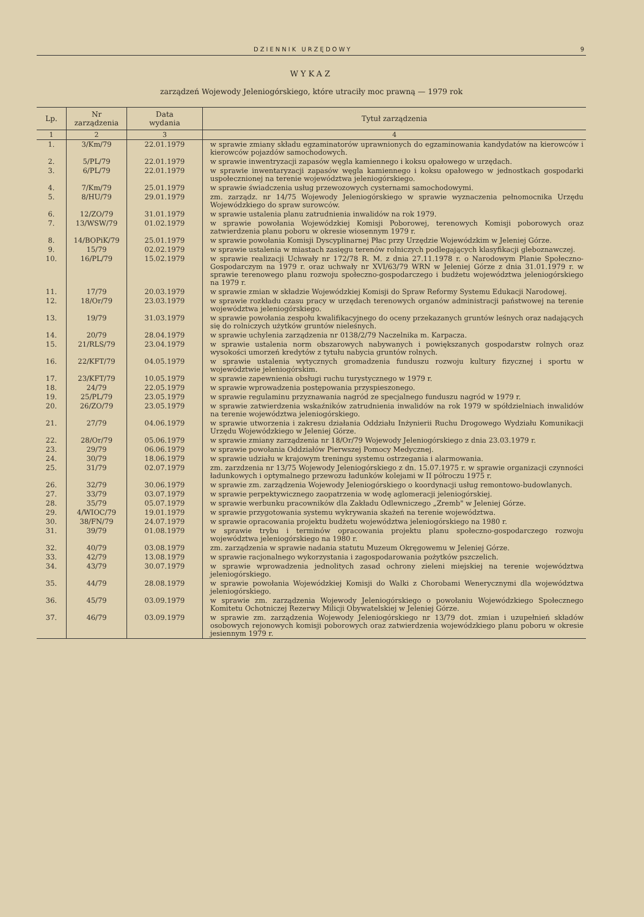DZIENNIK URZĘDOWY 9
WYKAZ
zarządzeń Wojewody Jeleniogórskiego, które utraciły moc prawną — 1979 rok
| Lp. | Nr zarządzenia | Data wydania | Tytuł zarządzenia |
| --- | --- | --- | --- |
| 1 | 2 | 3 | 4 |
| 1. | 3/Km/79 | 22.01.1979 | w sprawie zmiany składu egzaminatorów uprawnionych do egzaminowania kandydatów na kierowców i kierowców pojazdów samochodowych. |
| 2. | 5/PL/79 | 22.01.1979 | w sprawie inwentryzacji zapasów węgla kamiennego i koksu opałowego w urzędach. |
| 3. | 6/PL/79 | 22.01.1979 | w sprawie inwentaryzacji zapasów węgla kamiennego i koksu opałowego w jednostkach gospodarki uspołecznionej na terenie województwa jeleniogórskiego. |
| 4. | 7/Km/79 | 25.01.1979 | w sprawie świadczenia usług przewozowych cysternami samochodowymi. |
| 5. | 8/HU/79 | 29.01.1979 | zm. zarządz. nr 14/75 Wojewody Jeleniogórskiego w sprawie wyznaczenia pełnomocnika Urzędu Wojewódzkiego do spraw surowców. |
| 6. | 12/ZO/79 | 31.01.1979 | w sprawie ustalenia planu zatrudnienia inwalidów na rok 1979. |
| 7. | 13/WSW/79 | 01.02.1979 | w sprawie powołania Wojewódzkiej Komisji Poborowej, terenowych Komisji poborowych oraz zatwierdzenia planu poboru w okresie wiosennym 1979 r. |
| 8. | 14/BOPiK/79 | 25.01.1979 | w sprawie powołania Komisji Dyscyplinarnej Płac przy Urzędzie Wojewódzkim w Jeleniej Górze. |
| 9. | 15/79 | 02.02.1979 | w sprawie ustalenia w miastach zasięgu terenów rolniczych podlegających klasyfikacji gleboznawczej. |
| 10. | 16/PL/79 | 15.02.1979 | w sprawie realizacji Uchwały nr 172/78 R. M. z dnia 27.11.1978 r. o Narodowym Planie Społeczno-Gospodarczym na 1979 r. oraz uchwały nr XVI/63/79 WRN w Jeleniej Górze z dnia 31.01.1979 r. w sprawie terenowego planu rozwoju społeczno-gospodarczego i budżetu województwa jeleniogórskiego na 1979 r. |
| 11. | 17/79 | 20.03.1979 | w sprawie zmian w składzie Wojewódzkiej Komisji do Spraw Reformy Systemu Edukacji Narodowej. |
| 12. | 18/Or/79 | 23.03.1979 | w sprawie rozkładu czasu pracy w urzędach terenowych organów administracji państwowej na terenie województwa jeleniogórskiego. |
| 13. | 19/79 | 31.03.1979 | w sprawie powołania zespołu kwalifikacyjnego do oceny przekazanych gruntów leśnych oraz nadających się do rolniczych użytków gruntów nieleśnych. |
| 14. | 20/79 | 28.04.1979 | w sprawie uchylenia zarządzenia nr 0138/2/79 Naczelnika m. Karpacza. |
| 15. | 21/RLS/79 | 23.04.1979 | w sprawie ustalenia norm obszarowych nabywanych i powiększanych gospodarstw rolnych oraz wysokości umorzeń kredytów z tytułu nabycia gruntów rolnych. |
| 16. | 22/KFT/79 | 04.05.1979 | w sprawie ustalenia wytycznych gromadzenia funduszu rozwoju kultury fizycznej i sportu w województwie jeleniogórskim. |
| 17. | 23/KFT/79 | 10.05.1979 | w sprawie zapewnienia obsługi ruchu turystycznego w 1979 r. |
| 18. | 24/79 | 22.05.1979 | w sprawie wprowadzenia postępowania przyspieszonego. |
| 19. | 25/PL/79 | 23.05.1979 | w sprawie regulaminu przyznawania nagród ze specjalnego funduszu nagród w 1979 r. |
| 20. | 26/ZO/79 | 23.05.1979 | w sprawie zatwierdzenia wskaźników zatrudnienia inwalidów na rok 1979 w spółdzielniach inwalidów na terenie województwa jeleniogórskiego. |
| 21. | 27/79 | 04.06.1979 | w sprawie utworzenia i zakresu działania Oddziału Inżynierii Ruchu Drogowego Wydziału Komunikacji Urzędu Wojewódzkiego w Jeleniej Górze. |
| 22. | 28/Or/79 | 05.06.1979 | w sprawie zmiany zarządzenia nr 18/Or/79 Wojewody Jeleniogórskiego z dnia 23.03.1979 r. |
| 23. | 29/79 | 06.06.1979 | w sprawie powołania Oddziałów Pierwszej Pomocy Medycznej. |
| 24. | 30/79 | 18.06.1979 | w sprawie udziału w krajowym treningu systemu ostrzegania i alarmowania. |
| 25. | 31/79 | 02.07.1979 | zm. zarzdzenia nr 13/75 Wojewody Jeleniogórskiego z dn. 15.07.1975 r. w sprawie organizacji czynności ładunkowych i optymalnego przewozu ładunków kolejami w II półroczu 1975 r. |
| 26. | 32/79 | 30.06.1979 | w sprawie zm. zarządzenia Wojewody Jeleniogórskiego o koordynacji usług remontowo-budowlanych. |
| 27. | 33/79 | 03.07.1979 | w sprawie perpektywicznego zaopatrzenia w wodę aglomeracji jeleniogórskiej. |
| 28. | 35/79 | 05.07.1979 | w sprawie werbunku pracowników dla Zakładu Odlewniczego „Zremb" w Jeleniej Górze. |
| 29. | 4/WIOC/79 | 19.01.1979 | w sprawie przygotowania systemu wykrywania skażeń na terenie województwa. |
| 30. | 38/FN/79 | 24.07.1979 | w sprawie opracowania projektu budżetu województwa jeleniogórskiego na 1980 r. |
| 31. | 39/79 | 01.08.1979 | w sprawie trybu i terminów opracowania projektu planu społeczno-gospodarczego rozwoju województwa jeleniogórskiego na 1980 r. |
| 32. | 40/79 | 03.08.1979 | zm. zarządzenia w sprawie nadania statutu Muzeum Okręgowemu w Jeleniej Górze. |
| 33. | 42/79 | 13.08.1979 | w sprawie racjonalnego wykorzystania i zagospodarowania pożytków pszczelich. |
| 34. | 43/79 | 30.07.1979 | w sprawie wprowadzenia jednolitych zasad ochrony zieleni miejskiej na terenie województwa jeleniogórskiego. |
| 35. | 44/79 | 28.08.1979 | w sprawie powołania Wojewódzkiej Komisji do Walki z Chorobami Wenerycznymi dla województwa jeleniogórskiego. |
| 36. | 45/79 | 03.09.1979 | w sprawie zm. zarządzenia Wojewody Jeleniogórskiego o powołaniu Wojewódzkiego Społecznego Komitetu Ochotniczej Rezerwy Milicji Obywatelskiej w Jeleniej Górze. |
| 37. | 46/79 | 03.09.1979 | w sprawie zm. zarządzenia Wojewody Jeleniogórskiego nr 13/79 dot. zmian i uzupełnień składów osobowych rejonowych komisji poborowych oraz zatwierdzenia wojewódzkiego planu poboru w okresie jesiennym 1979 r. |